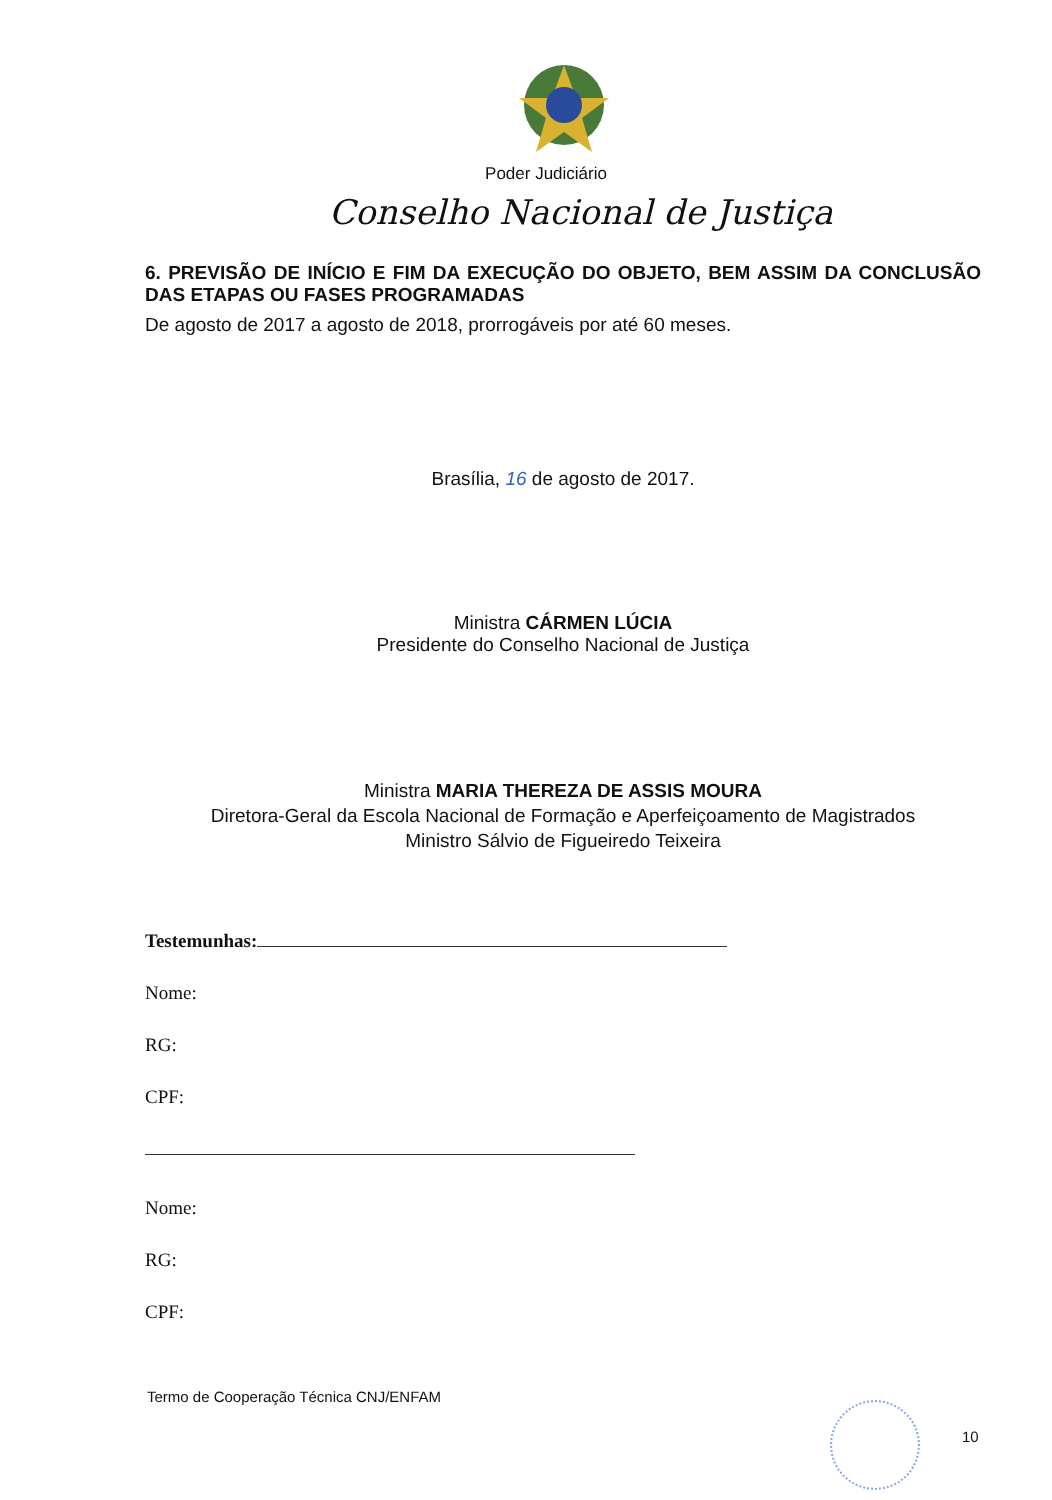Poder Judiciário
Conselho Nacional de Justiça
6. PREVISÃO DE INÍCIO E FIM DA EXECUÇÃO DO OBJETO, BEM ASSIM DA CONCLUSÃO DAS ETAPAS OU FASES PROGRAMADAS
De agosto de 2017 a agosto de 2018, prorrogáveis por até 60 meses.
Brasília, 16 de agosto de 2017.
Ministra CÁRMEN LÚCIA
Presidente do Conselho Nacional de Justiça
Ministra MARIA THEREZA DE ASSIS MOURA
Diretora-Geral da Escola Nacional de Formação e Aperfeiçoamento de Magistrados
Ministro Sálvio de Figueiredo Teixeira
Testemunhas:
Nome:
RG:
CPF:
Nome:
RG:
CPF:
Termo de Cooperação Técnica CNJ/ENFAM
10